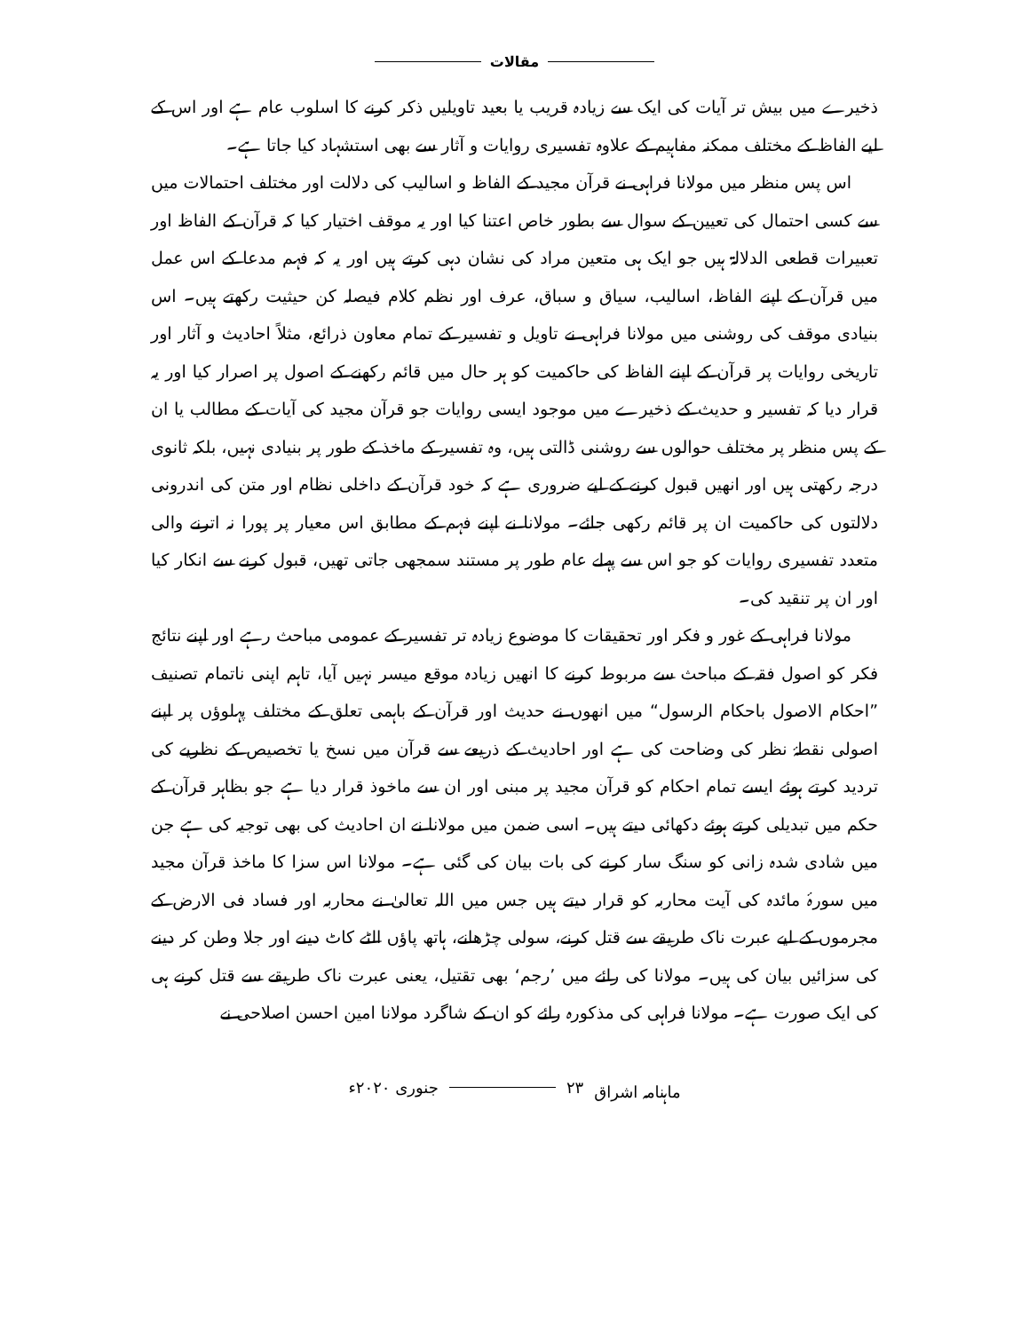مقالات
ذخیرے میں بیش تر آیات کی ایک سے زیادہ قریب یا بعید تاویلیں ذکر کرنے کا اسلوب عام ہے اور اس کے لیے الفاظ کے مختلف ممکنہ مفاہیم کے علاوہ تفسیری روایات و آثار سے بھی استشہاد کیا جاتا ہے۔
اس پس منظر میں مولانا فراہی نے قرآن مجید کے الفاظ و اسالیب کی دلالت اور مختلف احتمالات میں سے کسی احتمال کی تعیین کے سوال سے بطور خاص اعتنا کیا اور یہ موقف اختیار کیا کہ قرآن کے الفاظ اور تعبیرات قطعی الدلالۃ ہیں جو ایک ہی متعین مراد کی نشان دہی کرتے ہیں اور یہ کہ فہم مدعا کے اس عمل میں قرآن کے اپنے الفاظ، اسالیب، سیاق و سباق، عرف اور نظم کلام فیصلہ کن حیثیت رکھتے ہیں۔ اس بنیادی موقف کی روشنی میں مولانا فراہی نے تاویل و تفسیر کے تمام معاون ذرائع، مثلاً احادیث و آثار اور تاریخی روایات پر قرآن کے اپنے الفاظ کی حاکمیت کو ہر حال میں قائم رکھنے کے اصول پر اصرار کیا اور یہ قرار دیا کہ تفسیر و حدیث کے ذخیرے میں موجود ایسی روایات جو قرآن مجید کی آیات کے مطالب یا ان کے پس منظر پر مختلف حوالوں سے روشنی ڈالتی ہیں، وہ تفسیر کے ماخذ کے طور پر بنیادی نہیں، بلکہ ثانوی درجہ رکھتی ہیں اور انھیں قبول کرنے کے لیے ضروری ہے کہ خود قرآن کے داخلی نظام اور متن کی اندرونی دلالتوں کی حاکمیت ان پر قائم رکھی جائے۔ مولانا نے اپنے فہم کے مطابق اس معیار پر پورا نہ اترنے والی متعدد تفسیری روایات کو جو اس سے پہلے عام طور پر مستند سمجھی جاتی تھیں، قبول کرنے سے انکار کیا اور ان پر تنقید کی۔
مولانا فراہی کے غور و فکر اور تحقیقات کا موضوع زیادہ تر تفسیر کے عمومی مباحث رہے اور اپنے نتائج فکر کو اصول فقہ کے مباحث سے مربوط کرنے کا انھیں زیادہ موقع میسر نہیں آیا، تاہم اپنی ناتمام تصنیف ”احکام الاصول باحکام الرسول“ میں انھوں نے حدیث اور قرآن کے باہمی تعلق کے مختلف پہلوؤں پر اپنے اصولی نقطۂ نظر کی وضاحت کی ہے اور احادیث کے ذریعے سے قرآن میں نسخ یا تخصیص کے نظریے کی تردید کرتے ہوئے ایسے تمام احکام کو قرآن مجید پر مبنی اور ان سے ماخوذ قرار دیا ہے جو بظاہر قرآن کے حکم میں تبدیلی کرتے ہوئے دکھائی دیتے ہیں۔ اسی ضمن میں مولانا نے ان احادیث کی بھی توجیہ کی ہے جن میں شادی شدہ زانی کو سنگ سار کرنے کی بات بیان کی گئی ہے۔ مولانا اس سزا کا ماخذ قرآن مجید میں سورۂ مائدہ کی آیت محاربہ کو قرار دیتے ہیں جس میں اللہ تعالیٰ نے محاربہ اور فساد فی الارض کے مجرموں کے لیے عبرت ناک طریقے سے قتل کرنے، سولی چڑھانے، ہاتھ پاؤں الٹے کاٹ دینے اور جلا وطن کر دینے کی سزائیں بیان کی ہیں۔ مولانا کی رائے میں ’رجم‘ بھی تقتیل، یعنی عبرت ناک طریقے سے قتل کرنے ہی کی ایک صورت ہے۔ مولانا فراہی کی مذکورہ رائے کو ان کے شاگرد مولانا امین احسن اصلاحی نے
ماہنامہ اشراق ۲۳ جنوری ۲۰۲۰ء